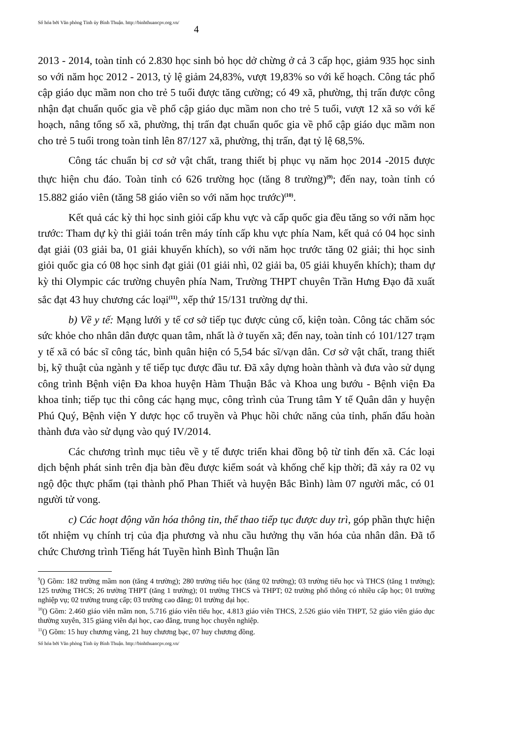Số hóa bởi Văn phòng Tỉnh ủy Bình Thuận. http://binhthuancpv.org.vn/ 4
2013 - 2014, toàn tỉnh có 2.830 học sinh bỏ học dở chừng ở cả 3 cấp học, giảm 935 học sinh so với năm học 2012 - 2013, tỷ lệ giảm 24,83%, vượt 19,83% so với kế hoạch. Công tác phổ cập giáo dục mầm non cho trẻ 5 tuổi được tăng cường; có 49 xã, phường, thị trấn được công nhận đạt chuẩn quốc gia về phổ cập giáo dục mầm non cho trẻ 5 tuổi, vượt 12 xã so với kế hoạch, nâng tổng số xã, phường, thị trấn đạt chuẩn quốc gia về phổ cập giáo dục mầm non cho trẻ 5 tuổi trong toàn tỉnh lên 87/127 xã, phường, thị trấn, đạt tỷ lệ 68,5%.
Công tác chuẩn bị cơ sở vật chất, trang thiết bị phục vụ năm học 2014 -2015 được thực hiện chu đáo. Toàn tỉnh có 626 trường học (tăng 8 trường)<sup>(9)</sup>; đến nay, toàn tỉnh có 15.882 giáo viên (tăng 58 giáo viên so với năm học trước)<sup>(10)</sup>.
Kết quả các kỳ thi học sinh giỏi cấp khu vực và cấp quốc gia đều tăng so với năm học trước: Tham dự kỳ thi giải toán trên máy tính cấp khu vực phía Nam, kết quả có 04 học sinh đạt giải (03 giải ba, 01 giải khuyến khích), so với năm học trước tăng 02 giải; thi học sinh giỏi quốc gia có 08 học sinh đạt giải (01 giải nhì, 02 giải ba, 05 giải khuyến khích); tham dự kỳ thi Olympic các trường chuyên phía Nam, Trường THPT chuyên Trần Hưng Đạo đã xuất sắc đạt 43 huy chương các loại<sup>(11)</sup>, xếp thứ 15/131 trường dự thi.
b) Về y tế: Mạng lưới y tế cơ sở tiếp tục được củng cố, kiện toàn. Công tác chăm sóc sức khỏe cho nhân dân được quan tâm, nhất là ở tuyến xã; đến nay, toàn tỉnh có 101/127 trạm y tế xã có bác sĩ công tác, bình quân hiện có 5,54 bác sĩ/vạn dân. Cơ sở vật chất, trang thiết bị, kỹ thuật của ngành y tế tiếp tục được đầu tư. Đã xây dựng hoàn thành và đưa vào sử dụng công trình Bệnh viện Đa khoa huyện Hàm Thuận Bắc và Khoa ung bướu - Bệnh viện Đa khoa tỉnh; tiếp tục thi công các hạng mục, công trình của Trung tâm Y tế Quân dân y huyện Phú Quý, Bệnh viện Y dược học cổ truyền và Phục hồi chức năng của tỉnh, phấn đấu hoàn thành đưa vào sử dụng vào quý IV/2014.
Các chương trình mục tiêu về y tế được triển khai đồng bộ từ tỉnh đến xã. Các loại dịch bệnh phát sinh trên địa bàn đều được kiểm soát và khống chế kịp thời; đã xảy ra 02 vụ ngộ độc thực phẩm (tại thành phố Phan Thiết và huyện Bắc Bình) làm 07 người mắc, có 01 người tử vong.
c) Các hoạt động văn hóa thông tin, thể thao tiếp tục được duy trì, góp phần thực hiện tốt nhiệm vụ chính trị của địa phương và nhu cầu hưởng thụ văn hóa của nhân dân. Đã tổ chức Chương trình Tiếng hát Tuyền hình Bình Thuận lần
<sup>9</sup> () Gồm: 182 trường mầm non (tăng 4 trường); 280 trường tiểu học (tăng 02 trường); 03 trường tiểu học và THCS (tăng 1 trường); 125 trường THCS; 26 trường THPT (tăng 1 trường); 01 trường THCS và THPT; 02 trường phổ thông có nhiều cấp học; 01 trường nghiệp vụ; 02 trường trung cấp; 03 trường cao đẳng; 01 trường đại học.
<sup>10</sup> () Gồm: 2.460 giáo viên mầm non, 5.716 giáo viên tiểu học, 4.813 giáo viên THCS, 2.526 giáo viên THPT, 52 giáo viên giáo dục thường xuyên, 315 giảng viên đại học, cao đẳng, trung học chuyên nghiệp.
<sup>11</sup> () Gồm: 15 huy chương vàng, 21 huy chương bạc, 07 huy chương đồng.
Số hóa bởi Văn phòng Tỉnh ủy Bình Thuận. http://binhthuancpv.org.vn/